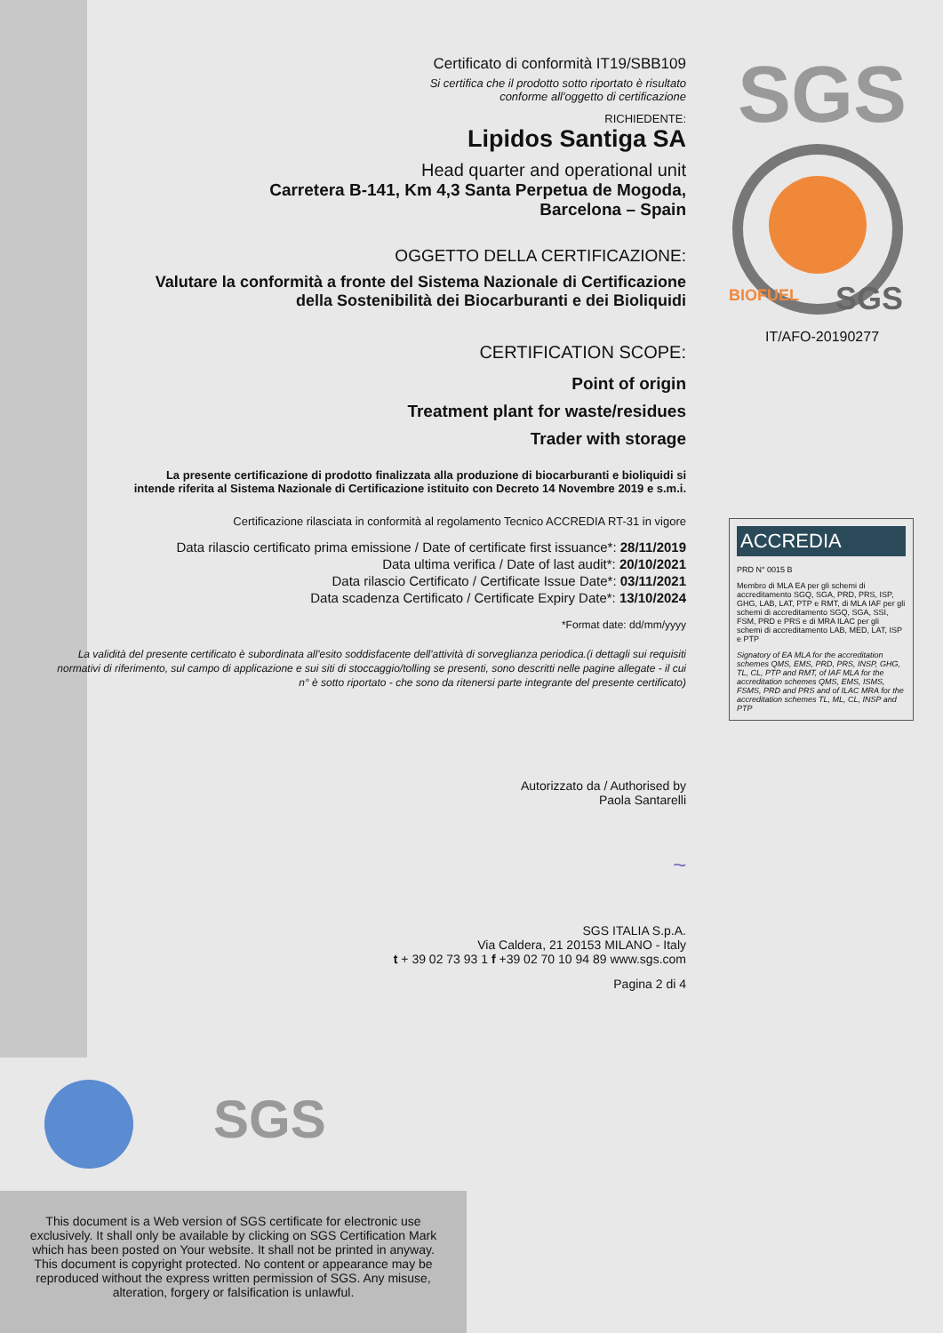Certificato di conformità IT19/SBB109
Si certifica che il prodotto sotto riportato è risultato
conforme all'oggetto di certificazione
RICHIEDENTE:
Lipidos Santiga SA
Head quarter and operational unit
Carretera B-141, Km 4,3 Santa Perpetua de Mogoda,
Barcelona – Spain
OGGETTO DELLA CERTIFICAZIONE:
Valutare la conformità a fronte del Sistema Nazionale di Certificazione
della Sostenibilità dei Biocarburanti e dei Bioliquidi
CERTIFICATION SCOPE:
Point of origin
Treatment plant for waste/residues
Trader with storage
La presente certificazione di prodotto finalizzata alla produzione di biocarburanti e bioliquidi si
intende riferita al Sistema Nazionale di Certificazione istituito con Decreto 14 Novembre 2019 e s.m.i.
Certificazione rilasciata in conformità al regolamento Tecnico ACCREDIA RT-31 in vigore
Data rilascio certificato prima emissione / Date of certificate first issuance*: 28/11/2019
Data ultima verifica / Date of last audit*: 20/10/2021
Data rilascio Certificato / Certificate Issue Date*: 03/11/2021
Data scadenza Certificato / Certificate Expiry Date*: 13/10/2024
*Format date: dd/mm/yyyy
La validità del presente certificato è subordinata all'esito soddisfacente dell'attività di sorveglianza periodica.(i dettagli sui requisiti normativi di riferimento, sul campo di applicazione e sui siti di stoccaggio/tolling se presenti, sono descritti nelle pagine allegate - il cui n° è sotto riportato - che sono da ritenersi parte integrante del presente certificato)
Autorizzato da / Authorised by
Paola Santarelli
~
SGS ITALIA S.p.A.
Via Caldera, 21 20153 MILANO - Italy
t + 39 02 73 93 1 f +39 02 70 10 94 89 www.sgs.com
Pagina 2 di 4
SGS
SGS
BIOFUEL
IT/AFO-20190277
ACCREDIA
PRD N° 0015 B
Membro di MLA EA per gli schemi di accreditamento SGQ, SGA, PRD, PRS, ISP, GHG, LAB, LAT, PTP e RMT, di MLA IAF per gli schemi di accreditamento SGQ, SGA, SSI, FSM, PRD e PRS e di MRA ILAC per gli schemi di accreditamento LAB, MED, LAT, ISP e PTP
Signatory of EA MLA for the accreditation schemes QMS, EMS, PRD, PRS, INSP, GHG, TL, CL, PTP and RMT, of IAF MLA for the accreditation schemes QMS, EMS, ISMS, FSMS, PRD and PRS and of ILAC MRA for the accreditation schemes TL, ML, CL, INSP and PTP
SGS
This document is a Web version of SGS certificate for electronic use
exclusively. It shall only be available by clicking on SGS Certification Mark
which has been posted on Your website. It shall not be printed in anyway.
This document is copyright protected. No content or appearance may be
reproduced without the express written permission of SGS. Any misuse,
alteration, forgery or falsification is unlawful.